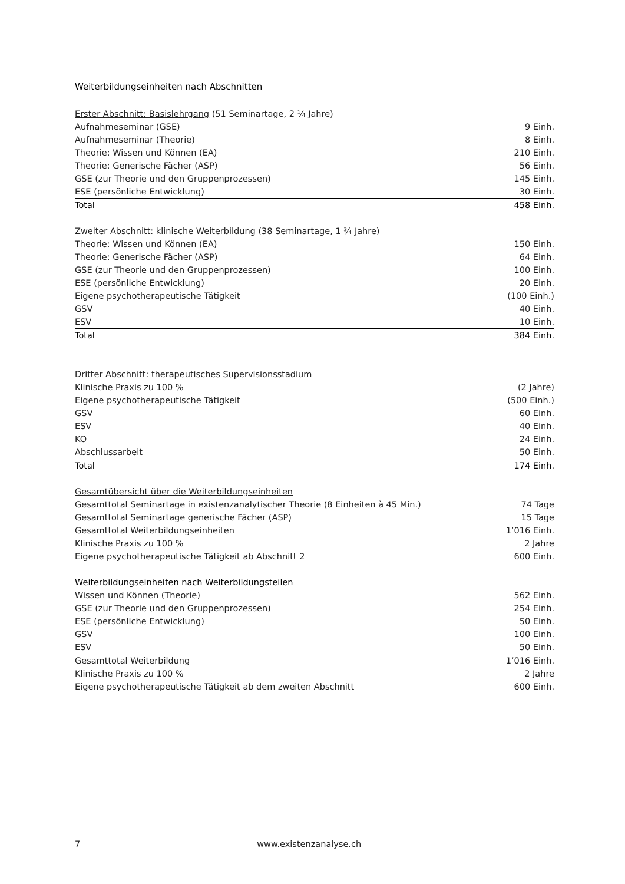Weiterbildungseinheiten nach Abschnitten
| Erster Abschnitt: Basislehrgang (51 Seminartage, 2 ¼ Jahre) | |
| Aufnahmeseminar (GSE) | 9 Einh. |
| Aufnahmeseminar (Theorie) | 8 Einh. |
| Theorie: Wissen und Können (EA) | 210 Einh. |
| Theorie: Generische Fächer (ASP) | 56 Einh. |
| GSE (zur Theorie und den Gruppenprozessen) | 145 Einh. |
| ESE (persönliche Entwicklung) | 30 Einh. |
| Total | 458 Einh. |
| Zweiter Abschnitt: klinische Weiterbildung (38 Seminartage, 1 ¾ Jahre) | |
| Theorie: Wissen und Können (EA) | 150 Einh. |
| Theorie: Generische Fächer (ASP) | 64 Einh. |
| GSE (zur Theorie und den Gruppenprozessen) | 100 Einh. |
| ESE (persönliche Entwicklung) | 20 Einh. |
| Eigene psychotherapeutische Tätigkeit | (100 Einh.) |
| GSV | 40 Einh. |
| ESV | 10 Einh. |
| Total | 384 Einh. |
| Dritter Abschnitt: therapeutisches Supervisionsstadium | |
| Klinische Praxis zu 100 % | (2 Jahre) |
| Eigene psychotherapeutische Tätigkeit | (500 Einh.) |
| GSV | 60 Einh. |
| ESV | 40 Einh. |
| KO | 24 Einh. |
| Abschlussarbeit | 50 Einh. |
| Total | 174 Einh. |
| Gesamtübersicht über die Weiterbildungseinheiten | |
| Gesamttotal Seminartage in existenzanalytischer Theorie (8 Einheiten à 45 Min.) | 74 Tage |
| Gesamttotal Seminartage generische Fächer (ASP) | 15 Tage |
| Gesamttotal Weiterbildungseinheiten | 1‘016 Einh. |
| Klinische Praxis zu 100 % | 2 Jahre |
| Eigene psychotherapeutische Tätigkeit ab Abschnitt 2 | 600 Einh. |
| Weiterbildungseinheiten nach Weiterbildungsteilen | |
| Wissen und Können (Theorie) | 562 Einh. |
| GSE (zur Theorie und den Gruppenprozessen) | 254 Einh. |
| ESE (persönliche Entwicklung) | 50 Einh. |
| GSV | 100 Einh. |
| ESV | 50 Einh. |
| Gesamttotal Weiterbildung | 1’016 Einh. |
| Klinische Praxis zu 100 % | 2 Jahre |
| Eigene psychotherapeutische Tätigkeit ab dem zweiten Abschnitt | 600 Einh. |
7 www.existenzanalyse.ch